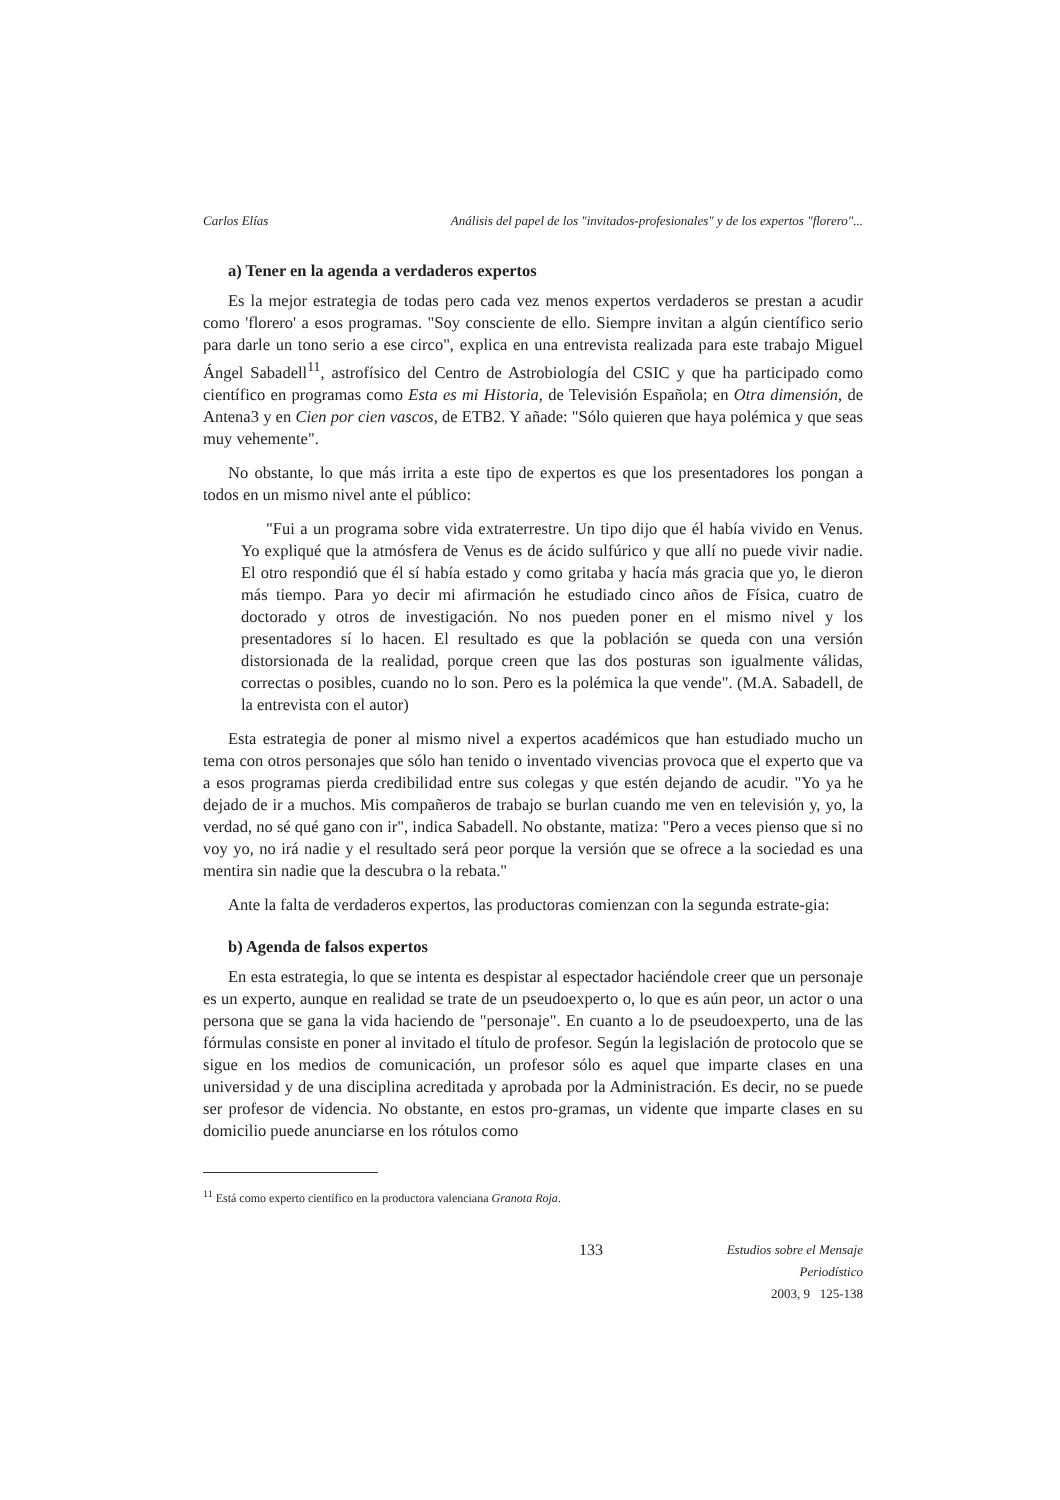Carlos Elías Análisis del papel de los "invitados-profesionales" y de los expertos "florero"...
a) Tener en la agenda a verdaderos expertos
Es la mejor estrategia de todas pero cada vez menos expertos verdaderos se prestan a acudir como 'florero' a esos programas. "Soy consciente de ello. Siempre invitan a algún científico serio para darle un tono serio a ese circo", explica en una entrevista realizada para este trabajo Miguel Ángel Sabadell<sup>11</sup>, astrofísico del Centro de Astrobiología del CSIC y que ha participado como científico en programas como Esta es mi Historia, de Televisión Española; en Otra dimensión, de Antena3 y en Cien por cien vascos, de ETB2. Y añade: "Sólo quieren que haya polémica y que seas muy vehemente".
No obstante, lo que más irrita a este tipo de expertos es que los presentadores los pongan a todos en un mismo nivel ante el público:
"Fui a un programa sobre vida extraterrestre. Un tipo dijo que él había vivido en Venus. Yo expliqué que la atmósfera de Venus es de ácido sulfúrico y que allí no puede vivir nadie. El otro respondió que él sí había estado y como gritaba y hacía más gracia que yo, le dieron más tiempo. Para yo decir mi afirmación he estudiado cinco años de Física, cuatro de doctorado y otros de investigación. No nos pueden poner en el mismo nivel y los presentadores sí lo hacen. El resultado es que la población se queda con una versión distorsionada de la realidad, porque creen que las dos posturas son igualmente válidas, correctas o posibles, cuando no lo son. Pero es la polémica la que vende". (M.A. Sabadell, de la entrevista con el autor)
Esta estrategia de poner al mismo nivel a expertos académicos que han estudiado mucho un tema con otros personajes que sólo han tenido o inventado vivencias provoca que el experto que va a esos programas pierda credibilidad entre sus colegas y que estén dejando de acudir. "Yo ya he dejado de ir a muchos. Mis compañeros de trabajo se burlan cuando me ven en televisión y, yo, la verdad, no sé qué gano con ir", indica Sabadell. No obstante, matiza: "Pero a veces pienso que si no voy yo, no irá nadie y el resultado será peor porque la versión que se ofrece a la sociedad es una mentira sin nadie que la descubra o la rebata."
Ante la falta de verdaderos expertos, las productoras comienzan con la segunda estrate-gia:
b) Agenda de falsos expertos
En esta estrategia, lo que se intenta es despistar al espectador haciéndole creer que un personaje es un experto, aunque en realidad se trate de un pseudoexperto o, lo que es aún peor, un actor o una persona que se gana la vida haciendo de "personaje". En cuanto a lo de pseudoexperto, una de las fórmulas consiste en poner al invitado el título de profesor. Según la legislación de protocolo que se sigue en los medios de comunicación, un profesor sólo es aquel que imparte clases en una universidad y de una disciplina acreditada y aprobada por la Administración. Es decir, no se puede ser profesor de videncia. No obstante, en estos pro-gramas, un vidente que imparte clases en su domicilio puede anunciarse en los rótulos como
<sup>11</sup> Está como experto científico en la productora valenciana Granota Roja.
133 Estudios sobre el Mensaje Periodístico
2003, 9 125-138